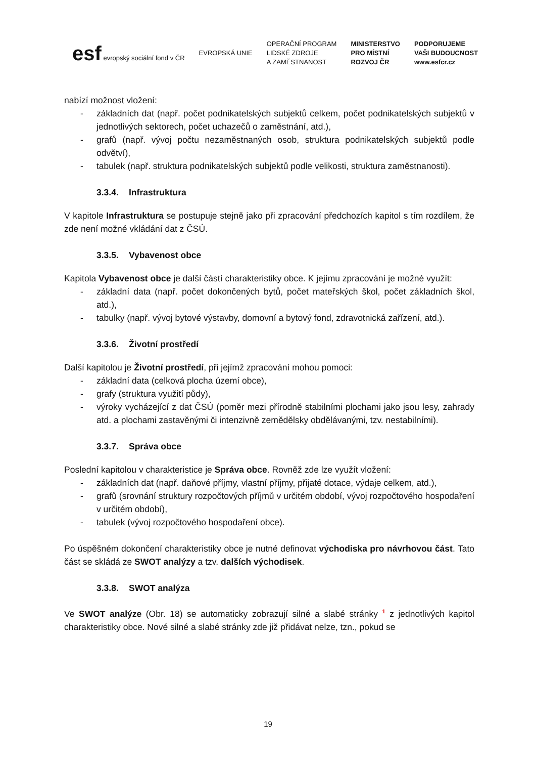esf evropský sociální fond v ČR
EVROPSKÁ UNIE
OPERAČNÍ PROGRAM
LIDSKÉ ZDROJE
A ZAMĚSTNANOST
MINISTERSTVO
PRO MÍSTNÍ
ROZVOJ ČR
PODPORUJEME
VAŠI BUDOUCNOST
www.esfcr.cz
nabízí možnost vložení:
- základních dat (např. počet podnikatelských subjektů celkem, počet podnikatelských subjektů v jednotlivých sektorech, počet uchazečů o zaměstnání, atd.),
- grafů (např. vývoj počtu nezaměstnaných osob, struktura podnikatelských subjektů podle odvětví),
- tabulek (např. struktura podnikatelských subjektů podle velikosti, struktura zaměstnanosti).
3.3.4. Infrastruktura
V kapitole Infrastruktura se postupuje stejně jako při zpracování předchozích kapitol s tím rozdílem, že zde není možné vkládání dat z ČSÚ.
3.3.5. Vybavenost obce
Kapitola Vybavenost obce je další částí charakteristiky obce. K jejímu zpracování je možné využít:
- základní data (např. počet dokončených bytů, počet mateřských škol, počet základních škol, atd.),
- tabulky (např. vývoj bytové výstavby, domovní a bytový fond, zdravotnická zařízení, atd.).
3.3.6. Životní prostředí
Další kapitolou je Životní prostředí, při jejímž zpracování mohou pomoci:
- základní data (celková plocha území obce),
- grafy (struktura využití půdy),
- výroky vycházející z dat ČSÚ (poměr mezi přírodně stabilními plochami jako jsou lesy, zahrady atd. a plochami zastavěnými či intenzivně zemědělsky obdělávanými, tzv. nestabilními).
3.3.7. Správa obce
Poslední kapitolou v charakteristice je Správa obce. Rovněž zde lze využít vložení:
- základních dat (např. daňové příjmy, vlastní příjmy, přijaté dotace, výdaje celkem, atd.),
- grafů (srovnání struktury rozpočtových příjmů v určitém období, vývoj rozpočtového hospodaření v určitém období),
- tabulek (vývoj rozpočtového hospodaření obce).
Po úspěšném dokončení charakteristiky obce je nutné definovat východiska pro návrhovou část. Tato část se skládá ze SWOT analýzy a tzv. dalších východisek.
3.3.8. SWOT analýza
Ve SWOT analýze (Obr. 18) se automaticky zobrazují silné a slabé stránky <sup>1</sup> z jednotlivých kapitol charakteristiky obce. Nové silné a slabé stránky zde již přidávat nelze, tzn., pokud se
19